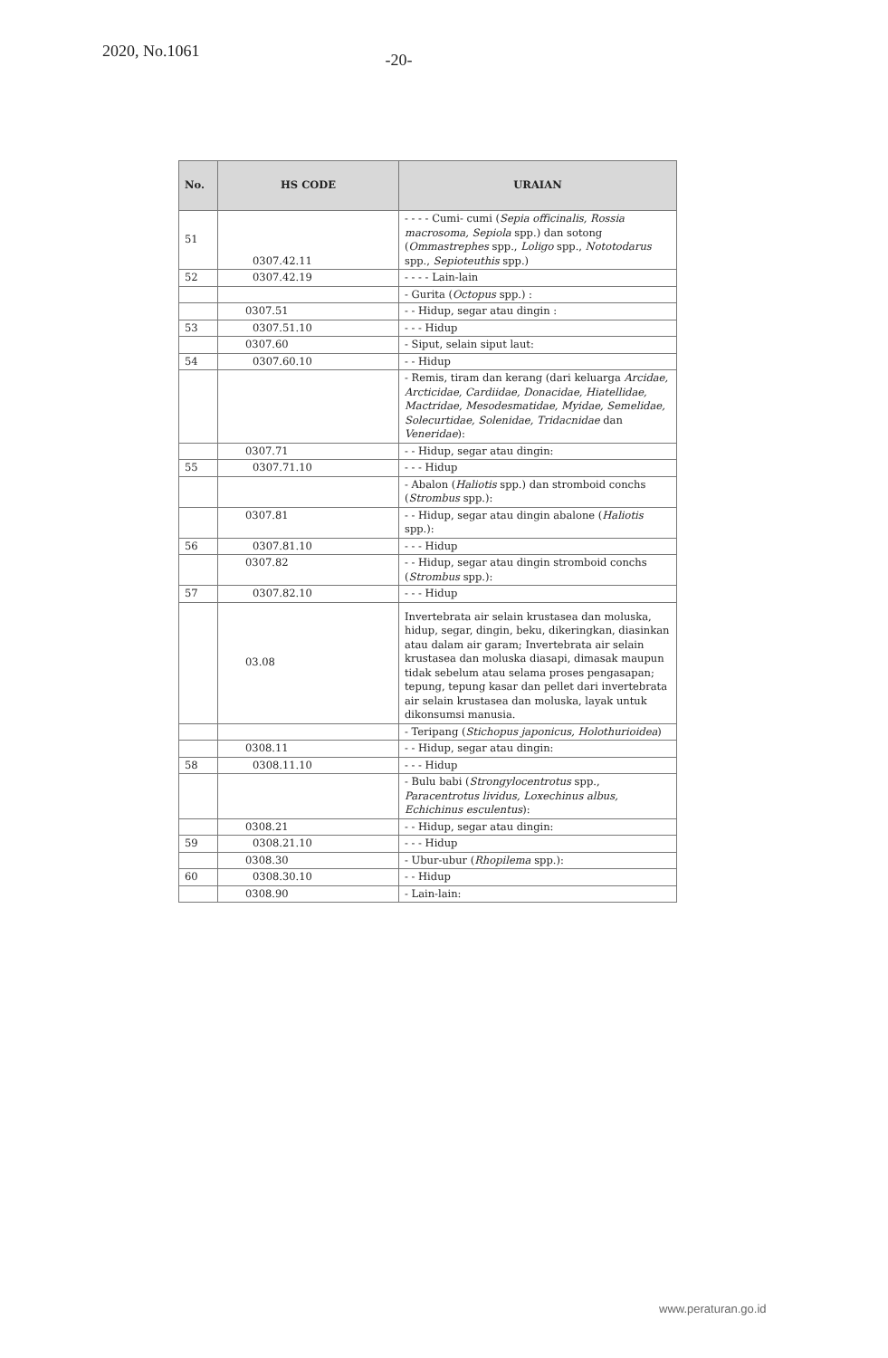2020, No.1061
-20-
| No. | HS CODE | URAIAN |
| --- | --- | --- |
| 51 | 0307.42.11 | - - - - Cumi- cumi ( Sepia officinalis, Rossia macrosoma, Sepiola spp.) dan sotong ( Ommastrephes spp., Loligo spp., Nototodarus spp., Sepioteuthis spp.) |
| 52 | 0307.42.19 | - - - - Lain-lain |
| | | - Gurita ( Octopus spp.) : |
| | 0307.51 | - - Hidup, segar atau dingin : |
| 53 | 0307.51.10 | - - - Hidup |
| | 0307.60 | - Siput, selain siput laut: |
| 54 | 0307.60.10 | - - Hidup |
| | | - Remis, tiram dan kerang (dari keluarga Arcidae, Arcticidae, Cardiidae, Donacidae, Hiatellidae, Mactridae, Mesodesmatidae, Myidae, Semelidae, Solecurtidae, Solenidae, Tridacnidae dan Veneridae ): |
| | 0307.71 | - - Hidup, segar atau dingin: |
| 55 | 0307.71.10 | - - - Hidup |
| | | - Abalon ( Haliotis spp.) dan stromboid conchs ( Strombus spp.): |
| | 0307.81 | - - Hidup, segar atau dingin abalone ( Haliotis spp.): |
| 56 | 0307.81.10 | - - - Hidup |
| | 0307.82 | - - Hidup, segar atau dingin stromboid conchs ( Strombus spp.): |
| 57 | 0307.82.10 | - - - Hidup |
| | 03.08 | Invertebrata air selain krustasea dan moluska, hidup, segar, dingin, beku, dikeringkan, diasinkan atau dalam air garam; Invertebrata air selain krustasea dan moluska diasapi, dimasak maupun tidak sebelum atau selama proses pengasapan; tepung, tepung kasar dan pellet dari invertebrata air selain krustasea dan moluska, layak untuk dikonsumsi manusia. |
| | | - Teripang ( Stichopus japonicus, Holothurioidea ) |
| | 0308.11 | - - Hidup, segar atau dingin: |
| 58 | 0308.11.10 | - - - Hidup |
| | | - Bulu babi ( Strongylocentrotus spp., Paracentrotus lividus, Loxechinus albus, Echichinus esculentus ): |
| | 0308.21 | - - Hidup, segar atau dingin: |
| 59 | 0308.21.10 | - - - Hidup |
| | 0308.30 | - Ubur-ubur ( Rhopilema spp.): |
| 60 | 0308.30.10 | - - Hidup |
| | 0308.90 | - Lain-lain: |
www.peraturan.go.id